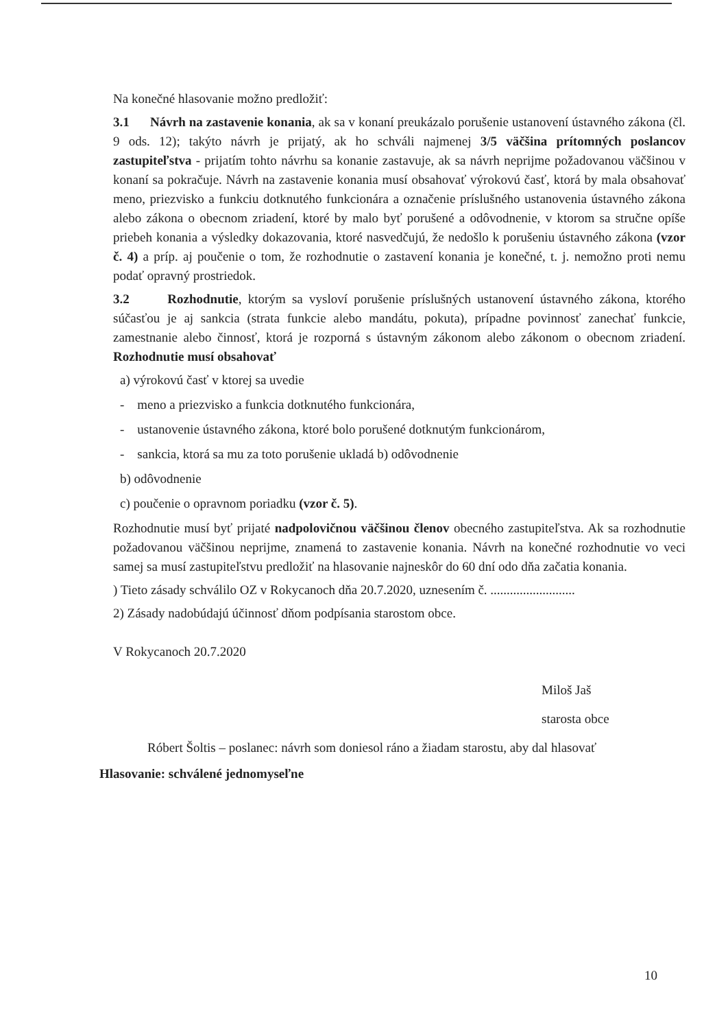Na konečné hlasovanie možno predložiť:
3.1 Návrh na zastavenie konania, ak sa v konaní preukázalo porušenie ustanovení ústavného zákona (čl. 9 ods. 12); takýto návrh je prijatý, ak ho schváli najmenej 3/5 väčšina prítomných poslancov zastupiteľstva - prijatím tohto návrhu sa konanie zastavuje, ak sa návrh neprijme požadovanou väčšinou v konaní sa pokračuje. Návrh na zastavenie konania musí obsahovať výrokovú časť, ktorá by mala obsahovať meno, priezvisko a funkciu dotknutého funkcionára a označenie príslušného ustanovenia ústavného zákona alebo zákona o obecnom zriadení, ktoré by malo byť porušené a odôvodnenie, v ktorom sa stručne opíše priebeh konania a výsledky dokazovania, ktoré nasvedčujú, že nedošlo k porušeniu ústavného zákona (vzor č. 4) a príp. aj poučenie o tom, že rozhodnutie o zastavení konania je konečné, t. j. nemožno proti nemu podať opravný prostriedok.
3.2 Rozhodnutie, ktorým sa vysloví porušenie príslušných ustanovení ústavného zákona, ktorého súčasťou je aj sankcia (strata funkcie alebo mandátu, pokuta), prípadne povinnosť zanechať funkcie, zamestnanie alebo činnosť, ktorá je rozporná s ústavným zákonom alebo zákonom o obecnom zriadení. Rozhodnutie musí obsahovať
a) výrokovú časť v ktorej sa uvedie
- meno a priezvisko a funkcia dotknutého funkcionára,
- ustanovenie ústavného zákona, ktoré bolo porušené dotknutým funkcionárom,
- sankcia, ktorá sa mu za toto porušenie ukladá b) odôvodnenie
b) odôvodnenie
c) poučenie o opravnom poriadku (vzor č. 5).
Rozhodnutie musí byť prijaté nadpolovičnou väčšinou členov obecného zastupiteľstva. Ak sa rozhodnutie požadovanou väčšinou neprijme, znamená to zastavenie konania. Návrh na konečné rozhodnutie vo veci samej sa musí zastupiteľstvu predložiť na hlasovanie najneskôr do 60 dní odo dňa začatia konania.
) Tieto zásady schválilo OZ v Rokycanoch dňa 20.7.2020, uznesením č. ..........................
2) Zásady nadobúdajú účinnosť dňom podpísania starostom obce.
V Rokycanoch 20.7.2020
Miloš Jaš
starosta obce
Róbert Šoltis – poslanec: návrh som doniesol ráno a žiadam starostu, aby dal hlasovať
Hlasovanie: schválené jednomyseľne
10